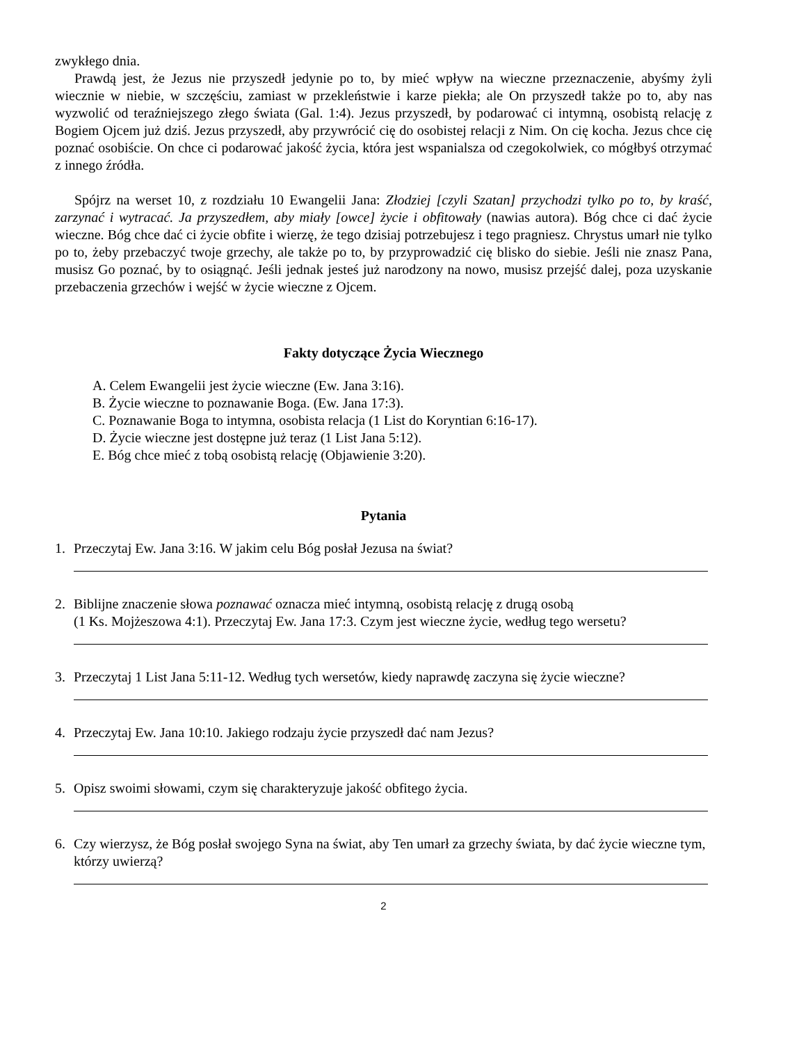zwykłego dnia.
Prawdą jest, że Jezus nie przyszedł jedynie po to, by mieć wpływ na wieczne przeznaczenie, abyśmy żyli wiecznie w niebie, w szczęściu, zamiast w przekleństwie i karze piekła; ale On przyszedł także po to, aby nas wyzwolić od teraźniejszego złego świata (Gal. 1:4). Jezus przyszedł, by podarować ci intymną, osobistą relację z Bogiem Ojcem już dziś. Jezus przyszedł, aby przywrócić cię do osobistej relacji z Nim. On cię kocha. Jezus chce cię poznać osobiście. On chce ci podarować jakość życia, która jest wspanialsza od czegokolwiek, co mógłbyś otrzymać z innego źródła.
Spójrz na werset 10, z rozdziału 10 Ewangelii Jana: Złodziej [czyli Szatan] przychodzi tylko po to, by kraść, zarzynać i wytracać. Ja przyszedłem, aby miały [owce] życie i obfitowały (nawias autora). Bóg chce ci dać życie wieczne. Bóg chce dać ci życie obfite i wierzę, że tego dzisiaj potrzebujesz i tego pragniesz. Chrystus umarł nie tylko po to, żeby przebaczyć twoje grzechy, ale także po to, by przyprowadzić cię blisko do siebie. Jeśli nie znasz Pana, musisz Go poznać, by to osiągnąć. Jeśli jednak jesteś już narodzony na nowo, musisz przejść dalej, poza uzyskanie przebaczenia grzechów i wejść w życie wieczne z Ojcem.
Fakty dotyczące Życia Wiecznego
A. Celem Ewangelii jest życie wieczne (Ew. Jana 3:16).
B. Życie wieczne to poznawanie Boga. (Ew. Jana 17:3).
C. Poznawanie Boga to intymna, osobista relacja (1 List do Koryntian 6:16-17).
D. Życie wieczne jest dostępne już teraz (1 List Jana 5:12).
E. Bóg chce mieć z tobą osobistą relację (Objawienie 3:20).
Pytania
1. Przeczytaj Ew. Jana 3:16. W jakim celu Bóg posłał Jezusa na świat?
2. Biblijne znaczenie słowa poznawać oznacza mieć intymną, osobistą relację z drugą osobą
(1 Ks. Mojżeszowa 4:1). Przeczytaj Ew. Jana 17:3. Czym jest wieczne życie, według tego wersetu?
3. Przeczytaj 1 List Jana 5:11-12. Według tych wersetów, kiedy naprawdę zaczyna się życie wieczne?
4. Przeczytaj Ew. Jana 10:10. Jakiego rodzaju życie przyszedł dać nam Jezus?
5. Opisz swoimi słowami, czym się charakteryzuje jakość obfitego życia.
6. Czy wierzysz, że Bóg posłał swojego Syna na świat, aby Ten umarł za grzechy świata, by dać życie wieczne tym, którzy uwierzą?
2